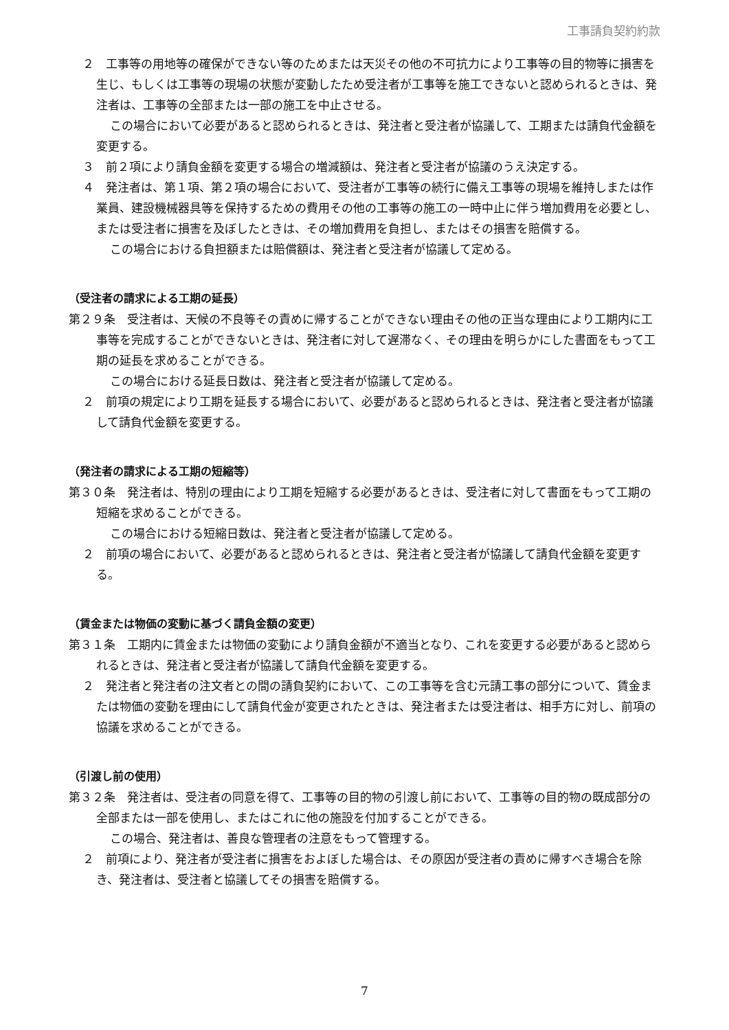工事請負契約約款
２　工事等の用地等の確保ができない等のためまたは天災その他の不可抗力により工事等の目的物等に損害を生じ、もしくは工事等の現場の状態が変動したため受注者が工事等を施工できないと認められるときは、発注者は、工事等の全部または一部の施工を中止させる。
この場合において必要があると認められるときは、発注者と受注者が協議して、工期または請負代金額を変更する。
３　前２項により請負金額を変更する場合の増減額は、発注者と受注者が協議のうえ決定する。
４　発注者は、第１項、第２項の場合において、受注者が工事等の続行に備え工事等の現場を維持しまたは作業員、建設機械器具等を保持するための費用その他の工事等の施工の一時中止に伴う増加費用を必要とし、または受注者に損害を及ぼしたときは、その増加費用を負担し、またはその損害を賠償する。
この場合における負担額または賠償額は、発注者と受注者が協議して定める。
（受注者の請求による工期の延長）
第２９条　受注者は、天候の不良等その責めに帰することができない理由その他の正当な理由により工期内に工事等を完成することができないときは、発注者に対して遅滞なく、その理由を明らかにした書面をもって工期の延長を求めることができる。
この場合における延長日数は、発注者と受注者が協議して定める。
２　前項の規定により工期を延長する場合において、必要があると認められるときは、発注者と受注者が協議して請負代金額を変更する。
（発注者の請求による工期の短縮等）
第３０条　発注者は、特別の理由により工期を短縮する必要があるときは、受注者に対して書面をもって工期の短縮を求めることができる。
この場合における短縮日数は、発注者と受注者が協議して定める。
２　前項の場合において、必要があると認められるときは、発注者と受注者が協議して請負代金額を変更する。
（賃金または物価の変動に基づく請負金額の変更）
第３１条　工期内に賃金または物価の変動により請負金額が不適当となり、これを変更する必要があると認められるときは、発注者と受注者が協議して請負代金額を変更する。
２　発注者と発注者の注文者との間の請負契約において、この工事等を含む元請工事の部分について、賃金または物価の変動を理由にして請負代金が変更されたときは、発注者または受注者は、相手方に対し、前項の協議を求めることができる。
（引渡し前の使用）
第３２条　発注者は、受注者の同意を得て、工事等の目的物の引渡し前において、工事等の目的物の既成部分の全部または一部を使用し、またはこれに他の施設を付加することができる。
この場合、発注者は、善良な管理者の注意をもって管理する。
２　前項により、発注者が受注者に損害をおよぼした場合は、その原因が受注者の責めに帰すべき場合を除き、発注者は、受注者と協議してその損害を賠償する。
7